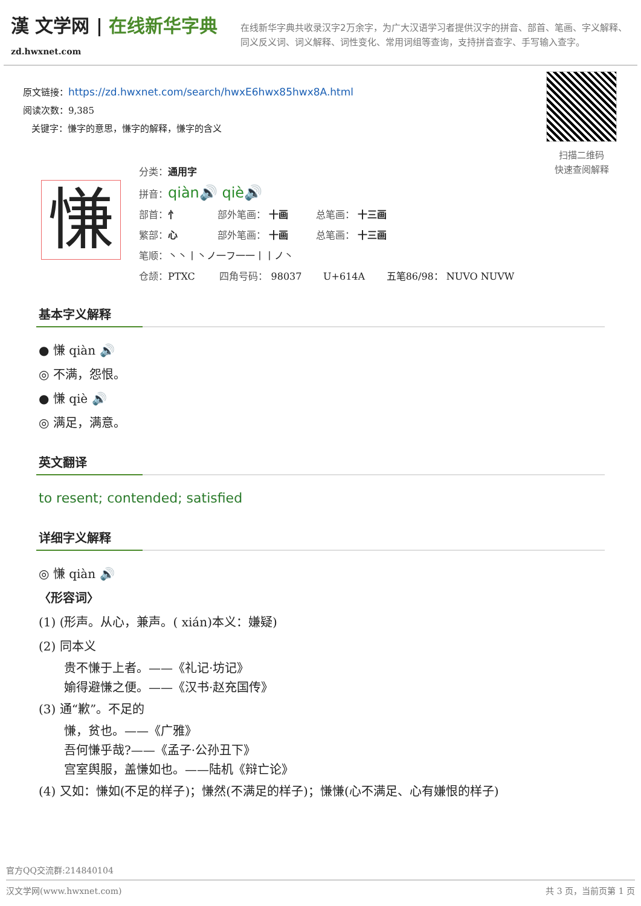漢 文学网 | 在线新华字典
zd.hwxnet.com
在线新华字典共收录汉字2万余字，为广大汉语学习者提供汉字的拼音、部首、笔画、字义解释、同义反义词、词义解释、词性变化、常用词组等查询，支持拼音查字、手写输入查字。
原文链接：https://zd.hwxnet.com/search/hwxE6hwx85hwx8A.html
阅读次数：9,385
关键字：慊字的意思，慊字的解释，慊字的含义
扫描二维码
快速查阅解释
慊
分类：通用字
拼音：qiàn🔊 qiè🔊
部首：忄 部外笔画： 十画 总笔画： 十三画
繁部：心 部外笔画： 十画 总笔画： 十三画
笔顺：丶丶丨丶ノ一フ一一丨丨ノ丶
仓颉：PTXC 四角号码： 98037 U+614A 五笔86/98： NUVO NUVW
基本字义解释
● 慊 qiàn 🔊
◎ 不满，怨恨。
● 慊 qiè 🔊
◎ 满足，满意。
英文翻译
to resent; contended; satisfied
详细字义解释
◎ 慊 qiàn 🔊
〈形容词〉
(1) (形声。从心，兼声。( xián)本义：嫌疑)
(2) 同本义
贵不慊于上者。——《礼记·坊记》
媮得避慊之便。——《汉书·赵充国传》
(3) 通“歉”。不足的
慊，贫也。——《广雅》
吾何慊乎哉?——《孟子·公孙丑下》
宫室舆服，盖慊如也。——陆机《辩亡论》
(4) 又如：慊如(不足的样子)；慊然(不满足的样子)；慊慊(心不满足、心有嫌恨的样子)
官方QQ交流群:214840104
汉文学网(www.hwxnet.com) 共 3 页，当前页第 1 页